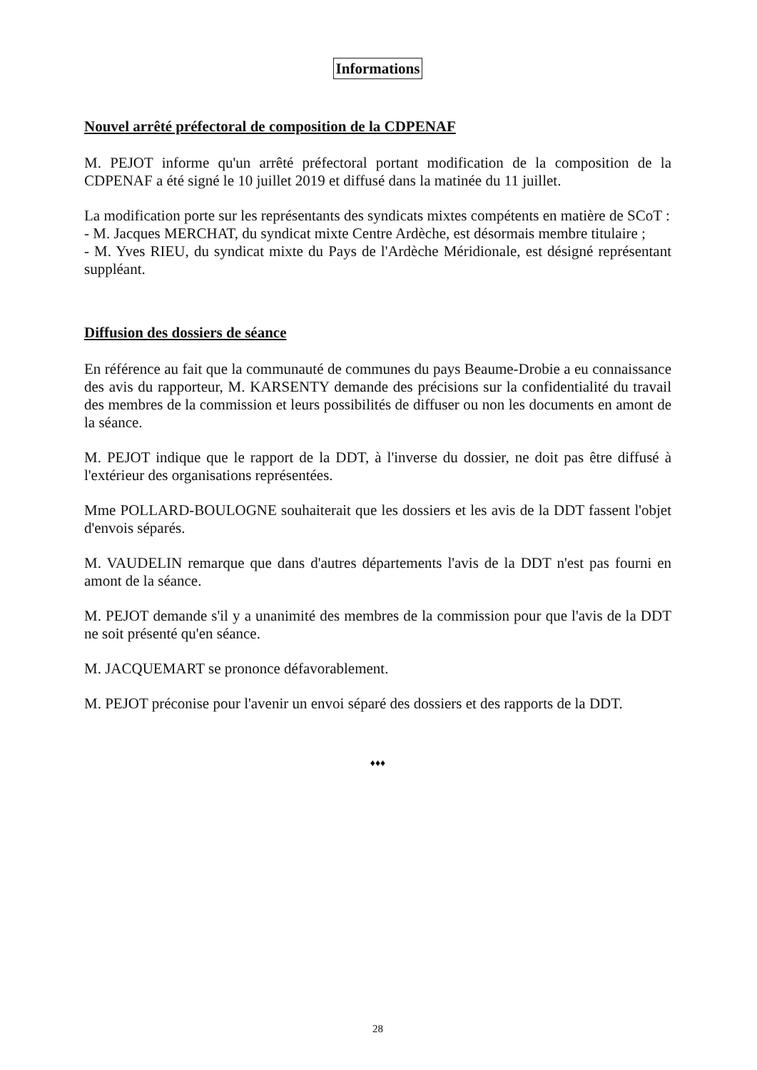Informations
Nouvel arrêté préfectoral de composition de la CDPENAF
M. PEJOT informe qu'un arrêté préfectoral portant modification de la composition de la CDPENAF a été signé le 10 juillet 2019 et diffusé dans la matinée du 11 juillet.
La modification porte sur les représentants des syndicats mixtes compétents en matière de SCoT :
- M. Jacques MERCHAT, du syndicat mixte Centre Ardèche, est désormais membre titulaire ;
- M. Yves RIEU, du syndicat mixte du Pays de l'Ardèche Méridionale, est désigné représentant suppléant.
Diffusion des dossiers de séance
En référence au fait que la communauté de communes du pays Beaume-Drobie a eu connaissance des avis du rapporteur, M. KARSENTY demande des précisions sur la confidentialité du travail des membres de la commission et leurs possibilités de diffuser ou non les documents en amont de la séance.
M. PEJOT indique que le rapport de la DDT, à l'inverse du dossier, ne doit pas être diffusé à l'extérieur des organisations représentées.
Mme POLLARD-BOULOGNE souhaiterait que les dossiers et les avis de la DDT fassent l'objet d'envois séparés.
M. VAUDELIN remarque que dans d'autres départements l'avis de la DDT n'est pas fourni en amont de la séance.
M. PEJOT demande s'il y a unanimité des membres de la commission pour que l'avis de la DDT ne soit présenté qu'en séance.
M. JACQUEMART se prononce défavorablement.
M. PEJOT préconise pour l'avenir un envoi séparé des dossiers et des rapports de la DDT.
♦♦♦
28